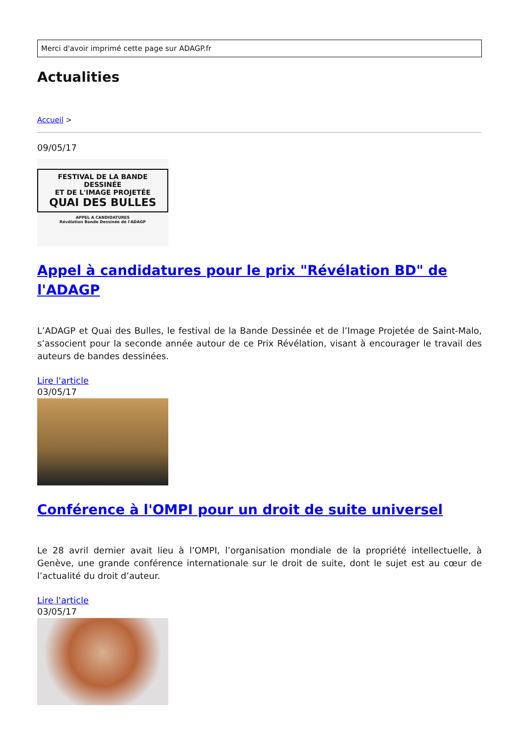Merci d'avoir imprimé cette page sur ADAGP.fr
Actualities
Accueil >
09/05/17
FESTIVAL DE LA BANDE DESSINÉE
ET DE L'IMAGE PROJETÉE
QUAI DES BULLES
APPEL A CANDIDATURES
Révélation Bande Dessinée de l'ADAGP
Appel à candidatures pour le prix "Révélation BD" de l'ADAGP
L’ADAGP et Quai des Bulles, le festival de la Bande Dessinée et de l’Image Projetée de Saint-Malo, s’associent pour la seconde année autour de ce Prix Révélation, visant à encourager le travail des auteurs de bandes dessinées.
Lire l'article
03/05/17
Conférence à l'OMPI pour un droit de suite universel
Le 28 avril dernier avait lieu à l’OMPI, l’organisation mondiale de la propriété intellectuelle, à Genève, une grande conférence internationale sur le droit de suite, dont le sujet est au cœur de l’actualité du droit d’auteur.
Lire l'article
03/05/17